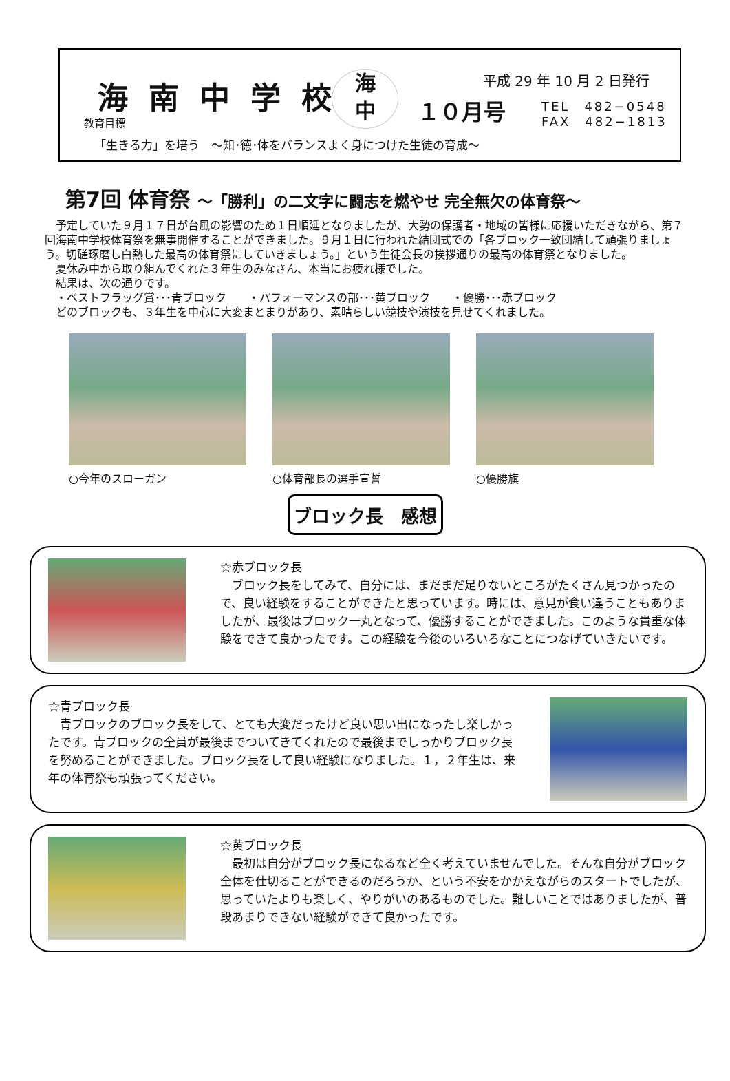海南中学校
海
中
平成 29 年 10 月 2 日発行
１０月号
TEL　482−0548
FAX　482−1813
教育目標
「生きる力」を培う　〜知･徳･体をバランスよく身につけた生徒の育成〜
第7回 体育祭 〜「勝利」の二文字に闘志を燃やせ 完全無欠の体育祭〜
　予定していた９月１７日が台風の影響のため１日順延となりましたが、大勢の保護者・地域の皆様に応援いただきながら、第７回海南中学校体育祭を無事開催することができました。９月１日に行われた結団式での「各ブロック一致団結して頑張りましょう。切磋琢磨し白熱した最高の体育祭にしていきましょう。」という生徒会長の挨拶通りの最高の体育祭となりました。
　夏休み中から取り組んでくれた３年生のみなさん、本当にお疲れ様でした。
　結果は、次の通りです。
　・ベストフラッグ賞･･･青ブロック　　・パフォーマンスの部･･･黄ブロック　　・優勝･･･赤ブロック
　どのブロックも、３年生を中心に大変まとまりがあり、素晴らしい競技や演技を見せてくれました。
○今年のスローガン ○体育部長の選手宣誓 ○優勝旗
ブロック長　感想
☆赤ブロック長
　ブロック長をしてみて、自分には、まだまだ足りないところがたくさん見つかったので、良い経験をすることができたと思っています。時には、意見が食い違うこともありましたが、最後はブロック一丸となって、優勝することができました。このような貴重な体験をできて良かったです。この経験を今後のいろいろなことにつなげていきたいです。
☆青ブロック長
　青ブロックのブロック長をして、とても大変だったけど良い思い出になったし楽しかったです。青ブロックの全員が最後までついてきてくれたので最後までしっかりブロック長を努めることができました。ブロック長をして良い経験になりました。１，２年生は、来年の体育祭も頑張ってください。
☆黄ブロック長
　最初は自分がブロック長になるなど全く考えていませんでした。そんな自分がブロック全体を仕切ることができるのだろうか、という不安をかかえながらのスタートでしたが、思っていたよりも楽しく、やりがいのあるものでした。難しいことではありましたが、普段あまりできない経験ができて良かったです。